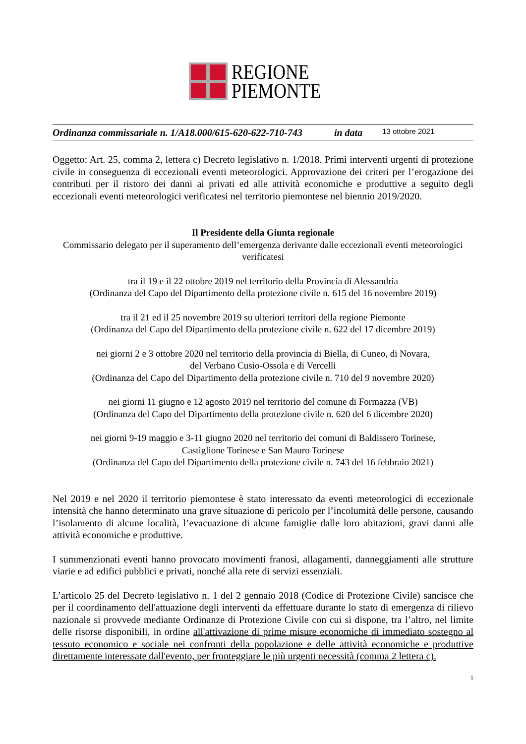REGIONE
PIEMONTE
Ordinanza commissariale n. 1/A18.000/615-620-622-710-743 in data 13 ottobre 2021
Oggetto: Art. 25, comma 2, lettera c) Decreto legislativo n. 1/2018. Primi interventi urgenti di protezione civile in conseguenza di eccezionali eventi meteorologici. Approvazione dei criteri per l’erogazione dei contributi per il ristoro dei danni ai privati ed alle attività economiche e produttive a seguito degli eccezionali eventi meteorologici verificatesi nel territorio piemontese nel biennio 2019/2020.
Il Presidente della Giunta regionale
Commissario delegato per il superamento dell’emergenza derivante dalle eccezionali eventi meteorologici verificatesi
tra il 19 e il 22 ottobre 2019 nel territorio della Provincia di Alessandria
(Ordinanza del Capo del Dipartimento della protezione civile n. 615 del 16 novembre 2019)
tra il 21 ed il 25 novembre 2019 su ulteriori territori della regione Piemonte
(Ordinanza del Capo del Dipartimento della protezione civile n. 622 del 17 dicembre 2019)
nei giorni 2 e 3 ottobre 2020 nel territorio della provincia di Biella, di Cuneo, di Novara,
del Verbano Cusio-Ossola e di Vercelli
(Ordinanza del Capo del Dipartimento della protezione civile n. 710 del 9 novembre 2020)
nei giorni 11 giugno e 12 agosto 2019 nel territorio del comune di Formazza (VB)
(Ordinanza del Capo del Dipartimento della protezione civile n. 620 del 6 dicembre 2020)
nei giorni 9-19 maggio e 3-11 giugno 2020 nel territorio dei comuni di Baldissero Torinese,
Castiglione Torinese e San Mauro Torinese
(Ordinanza del Capo del Dipartimento della protezione civile n. 743 del 16 febbraio 2021)
Nel 2019 e nel 2020 il territorio piemontese è stato interessato da eventi meteorologici di eccezionale intensità che hanno determinato una grave situazione di pericolo per l’incolumità delle persone, causando l’isolamento di alcune località, l’evacuazione di alcune famiglie dalle loro abitazioni, gravi danni alle attività economiche e produttive.
I summenzionati eventi hanno provocato movimenti franosi, allagamenti, danneggiamenti alle strutture viarie e ad edifici pubblici e privati, nonché alla rete di servizi essenziali.
L’articolo 25 del Decreto legislativo n. 1 del 2 gennaio 2018 (Codice di Protezione Civile) sancisce che per il coordinamento dell'attuazione degli interventi da effettuare durante lo stato di emergenza di rilievo nazionale si provvede mediante Ordinanze di Protezione Civile con cui si dispone, tra l’altro, nel limite delle risorse disponibili, in ordine all'attivazione di prime misure economiche di immediato sostegno al tessuto economico e sociale nei confronti della popolazione e delle attività economiche e produttive direttamente interessate dall'evento, per fronteggiare le più urgenti necessità (comma 2 lettera c).
1